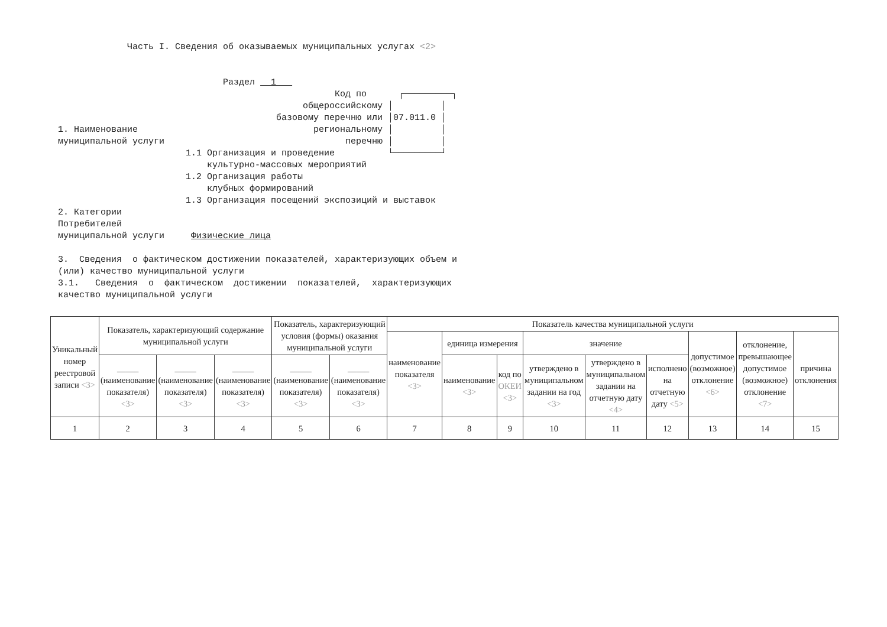Часть I. Сведения об оказываемых муниципальных услугах <2>
Раздел 1
Код по ┌─────────┐ общероссийскому │ │ базовому перечню или │07.011.0 │ 1. Наименование региональному │ │ муниципальной услуги перечню │ │ 1.1 Организация и проведение └─────────┘ культурно-массовых мероприятий 1.2 Организация работы клубных формирований 1.3 Организация посещений экспозиций и выставок 2. Категории Потребителей муниципальной услуги Физические лица 3. Сведения о фактическом достижении показателей, характеризующих объем и (или) качество муниципальной услуги 3.1. Сведения о фактическом достижении показателей, характеризующих качество муниципальной услуги
| Уникальный номер реестровой записи <3> | Показатель, характеризующий содержание муниципальной услуги | | | Показатель, характеризующий условия (формы) оказания муниципальной услуги | | Показатель качества муниципальной услуги | | | | | | | | |
| | | | | | | наименование показателя <3> | единица измерения | | значение | | | допустимое (возможное) отклонение <6> | отклонение, превышающее допустимое (возможное) отклонение <7> | причина отклонения |
| | _____ (наименование показателя) <3> | _____ (наименование показателя) <3> | _____ (наименование показателя) <3> | _____ (наименование показателя) <3> | _____ (наименование показателя) <3> | | наименование <3> | код по ОКЕИ <3> | утверждено в муниципальном задании на год <3> | утверждено в муниципальном задании на отчетную дату <4> | исполнено на отчетную дату <5> | | | |
| 1 | 2 | 3 | 4 | 5 | 6 | 7 | 8 | 9 | 10 | 11 | 12 | 13 | 14 | 15 |